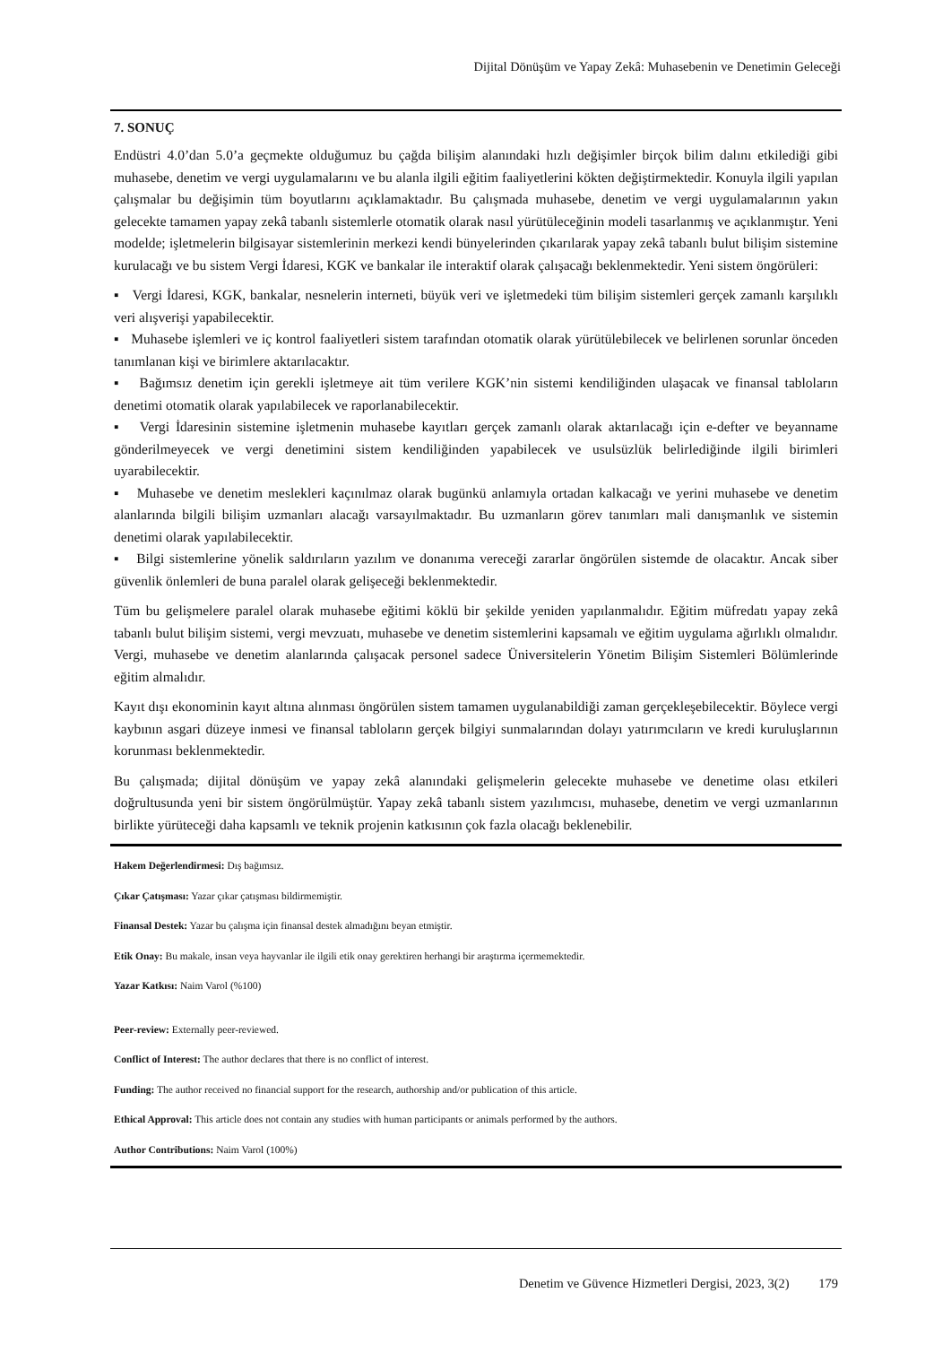Dijital Dönüşüm ve Yapay Zekâ: Muhasebenin ve Denetimin Geleceği
7. SONUÇ
Endüstri 4.0’dan 5.0’a geçmekte olduğumuz bu çağda bilişim alanındaki hızlı değişimler birçok bilim dalını etkilediği gibi muhasebe, denetim ve vergi uygulamalarını ve bu alanla ilgili eğitim faaliyetlerini kökten değiştirmektedir. Konuyla ilgili yapılan çalışmalar bu değişimin tüm boyutlarını açıklamaktadır. Bu çalışmada muhasebe, denetim ve vergi uygulamalarının yakın gelecekte tamamen yapay zekâ tabanlı sistemlerle otomatik olarak nasıl yürütüleceğinin modeli tasarlanmış ve açıklanmıştır. Yeni modelde; işletmelerin bilgisayar sistemlerinin merkezi kendi bünyelerinden çıkarılarak yapay zekâ tabanlı bulut bilişim sistemine kurulacağı ve bu sistem Vergi İdaresi, KGK ve bankalar ile interaktif olarak çalışacağı beklenmektedir. Yeni sistem öngörüleri:
▪ Vergi İdaresi, KGK, bankalar, nesnelerin interneti, büyük veri ve işletmedeki tüm bilişim sistemleri gerçek zamanlı karşılıklı veri alışverişi yapabilecektir.
▪ Muhasebe işlemleri ve iç kontrol faaliyetleri sistem tarafından otomatik olarak yürütülebilecek ve belirlenen sorunlar önceden tanımlanan kişi ve birimlere aktarılacaktır.
▪ Bağımsız denetim için gerekli işletmeye ait tüm verilere KGK’nin sistemi kendiliğinden ulaşacak ve finansal tabloların denetimi otomatik olarak yapılabilecek ve raporlanabilecektir.
▪ Vergi İdaresinin sistemine işletmenin muhasebe kayıtları gerçek zamanlı olarak aktarılacağı için e-defter ve beyanname gönderilmeyecek ve vergi denetimini sistem kendiliğinden yapabilecek ve usulsüzlük belirlediğinde ilgili birimleri uyarabilecektir.
▪ Muhasebe ve denetim meslekleri kaçınılmaz olarak bugünkü anlamıyla ortadan kalkacağı ve yerini muhasebe ve denetim alanlarında bilgili bilişim uzmanları alacağı varsayılmaktadır. Bu uzmanların görev tanımları mali danışmanlık ve sistemin denetimi olarak yapılabilecektir.
▪ Bilgi sistemlerine yönelik saldırıların yazılım ve donanıma vereceği zararlar öngörülen sistemde de olacaktır. Ancak siber güvenlik önlemleri de buna paralel olarak gelişeceği beklenmektedir.
Tüm bu gelişmelere paralel olarak muhasebe eğitimi köklü bir şekilde yeniden yapılanmalıdır. Eğitim müfredatı yapay zekâ tabanlı bulut bilişim sistemi, vergi mevzuatı, muhasebe ve denetim sistemlerini kapsamalı ve eğitim uygulama ağırlıklı olmalıdır. Vergi, muhasebe ve denetim alanlarında çalışacak personel sadece Üniversitelerin Yönetim Bilişim Sistemleri Bölümlerinde eğitim almalıdır.
Kayıt dışı ekonominin kayıt altına alınması öngörülen sistem tamamen uygulanabildiği zaman gerçekleşebilecektir. Böylece vergi kaybının asgari düzeye inmesi ve finansal tabloların gerçek bilgiyi sunmalarından dolayı yatırımcıların ve kredi kuruluşlarının korunması beklenmektedir.
Bu çalışmada; dijital dönüşüm ve yapay zekâ alanındaki gelişmelerin gelecekte muhasebe ve denetime olası etkileri doğrultusunda yeni bir sistem öngörülmüştür. Yapay zekâ tabanlı sistem yazılımcısı, muhasebe, denetim ve vergi uzmanlarının birlikte yürüteceği daha kapsamlı ve teknik projenin katkısının çok fazla olacağı beklenebilir.
Hakem Değerlendirmesi: Dış bağımsız.
Çıkar Çatışması: Yazar çıkar çatışması bildirmemiştir.
Finansal Destek: Yazar bu çalışma için finansal destek almadığını beyan etmiştir.
Etik Onay: Bu makale, insan veya hayvanlar ile ilgili etik onay gerektiren herhangi bir araştırma içermemektedir.
Yazar Katkısı: Naim Varol (%100)
Peer-review: Externally peer-reviewed.
Conflict of Interest: The author declares that there is no conflict of interest.
Funding: The author received no financial support for the research, authorship and/or publication of this article.
Ethical Approval: This article does not contain any studies with human participants or animals performed by the authors.
Author Contributions: Naim Varol (100%)
Denetim ve Güvence Hizmetleri Dergisi, 2023, 3(2) 179